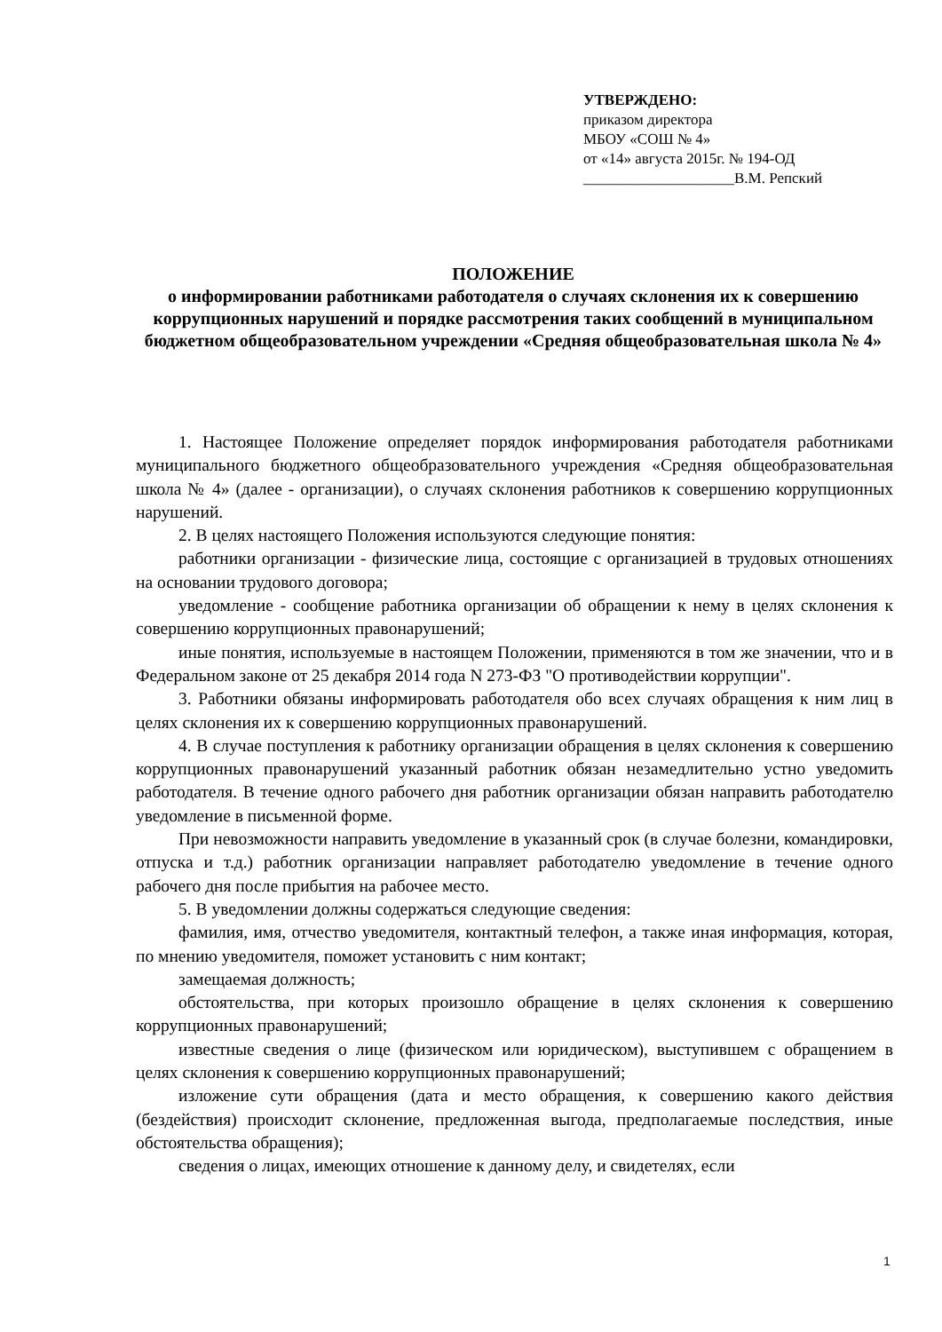УТВЕРЖДЕНО:
приказом директора
МБОУ «СОШ № 4»
от «14» августа 2015г. № 194-ОД
____________________В.М. Репский
ПОЛОЖЕНИЕ
о информировании работниками работодателя о случаях склонения их к совершению коррупционных нарушений и порядке рассмотрения таких сообщений в муниципальном бюджетном общеобразовательном учреждении «Средняя общеобразовательная школа № 4»
1. Настоящее Положение определяет порядок информирования работодателя работниками муниципального бюджетного общеобразовательного учреждения «Средняя общеобразовательная школа № 4» (далее - организации), о случаях склонения работников к совершению коррупционных нарушений.
2. В целях настоящего Положения используются следующие понятия:
работники организации - физические лица, состоящие с организацией в трудовых отношениях на основании трудового договора;
уведомление - сообщение работника организации об обращении к нему в целях склонения к совершению коррупционных правонарушений;
иные понятия, используемые в настоящем Положении, применяются в том же значении, что и в Федеральном законе от 25 декабря 2014 года N 273-ФЗ "О противодействии коррупции".
3. Работники обязаны информировать работодателя обо всех случаях обращения к ним лиц в целях склонения их к совершению коррупционных правонарушений.
4. В случае поступления к работнику организации обращения в целях склонения к совершению коррупционных правонарушений указанный работник обязан незамедлительно устно уведомить работодателя. В течение одного рабочего дня работник организации обязан направить работодателю уведомление в письменной форме.
При невозможности направить уведомление в указанный срок (в случае болезни, командировки, отпуска и т.д.) работник организации направляет работодателю уведомление в течение одного рабочего дня после прибытия на рабочее место.
5. В уведомлении должны содержаться следующие сведения:
фамилия, имя, отчество уведомителя, контактный телефон, а также иная информация, которая, по мнению уведомителя, поможет установить с ним контакт;
замещаемая должность;
обстоятельства, при которых произошло обращение в целях склонения к совершению коррупционных правонарушений;
известные сведения о лице (физическом или юридическом), выступившем с обращением в целях склонения к совершению коррупционных правонарушений;
изложение сути обращения (дата и место обращения, к совершению какого действия (бездействия) происходит склонение, предложенная выгода, предполагаемые последствия, иные обстоятельства обращения);
сведения о лицах, имеющих отношение к данному делу, и свидетелях, если
1